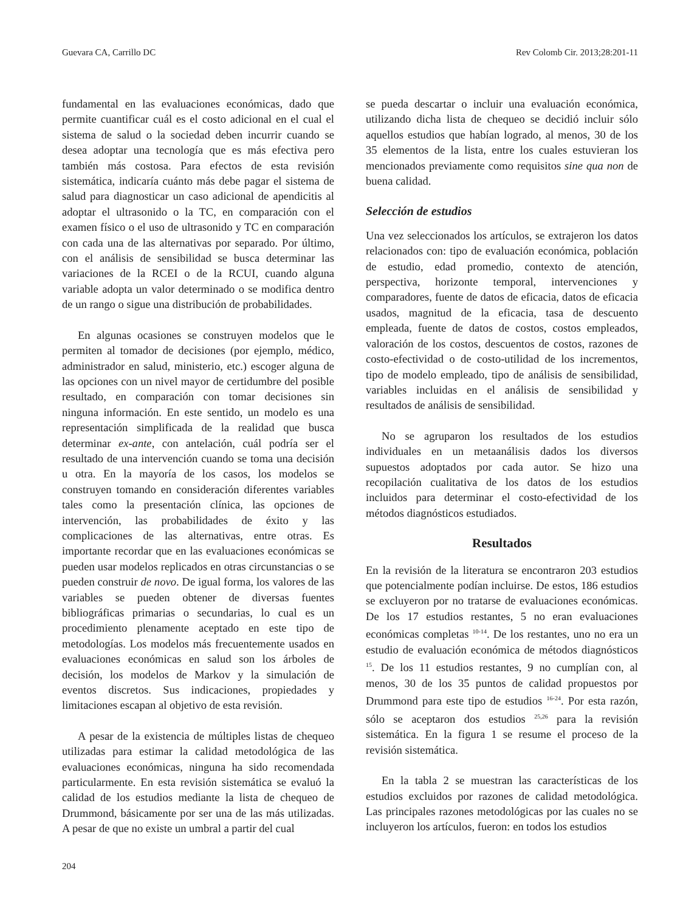Guevara CA, Carrillo DC Rev Colomb Cir. 2013;28:201-11
fundamental en las evaluaciones económicas, dado que permite cuantificar cuál es el costo adicional en el cual el sistema de salud o la sociedad deben incurrir cuando se desea adoptar una tecnología que es más efectiva pero también más costosa. Para efectos de esta revisión sistemática, indicaría cuánto más debe pagar el sistema de salud para diagnosticar un caso adicional de apendicitis al adoptar el ultrasonido o la TC, en comparación con el examen físico o el uso de ultrasonido y TC en comparación con cada una de las alternativas por separado. Por último, con el análisis de sensibilidad se busca determinar las variaciones de la RCEI o de la RCUI, cuando alguna variable adopta un valor determinado o se modifica dentro de un rango o sigue una distribución de probabilidades.
En algunas ocasiones se construyen modelos que le permiten al tomador de decisiones (por ejemplo, médico, administrador en salud, ministerio, etc.) escoger alguna de las opciones con un nivel mayor de certidumbre del posible resultado, en comparación con tomar decisiones sin ninguna información. En este sentido, un modelo es una representación simplificada de la realidad que busca determinar ex-ante, con antelación, cuál podría ser el resultado de una intervención cuando se toma una decisión u otra. En la mayoría de los casos, los modelos se construyen tomando en consideración diferentes variables tales como la presentación clínica, las opciones de intervención, las probabilidades de éxito y las complicaciones de las alternativas, entre otras. Es importante recordar que en las evaluaciones económicas se pueden usar modelos replicados en otras circunstancias o se pueden construir de novo. De igual forma, los valores de las variables se pueden obtener de diversas fuentes bibliográficas primarias o secundarias, lo cual es un procedimiento plenamente aceptado en este tipo de metodologías. Los modelos más frecuentemente usados en evaluaciones económicas en salud son los árboles de decisión, los modelos de Markov y la simulación de eventos discretos. Sus indicaciones, propiedades y limitaciones escapan al objetivo de esta revisión.
A pesar de la existencia de múltiples listas de chequeo utilizadas para estimar la calidad metodológica de las evaluaciones económicas, ninguna ha sido recomendada particularmente. En esta revisión sistemática se evaluó la calidad de los estudios mediante la lista de chequeo de Drummond, básicamente por ser una de las más utilizadas. A pesar de que no existe un umbral a partir del cual
se pueda descartar o incluir una evaluación económica, utilizando dicha lista de chequeo se decidió incluir sólo aquellos estudios que habían logrado, al menos, 30 de los 35 elementos de la lista, entre los cuales estuvieran los mencionados previamente como requisitos sine qua non de buena calidad.
Selección de estudios
Una vez seleccionados los artículos, se extrajeron los datos relacionados con: tipo de evaluación económica, población de estudio, edad promedio, contexto de atención, perspectiva, horizonte temporal, intervenciones y comparadores, fuente de datos de eficacia, datos de eficacia usados, magnitud de la eficacia, tasa de descuento empleada, fuente de datos de costos, costos empleados, valoración de los costos, descuentos de costos, razones de costo-efectividad o de costo-utilidad de los incrementos, tipo de modelo empleado, tipo de análisis de sensibilidad, variables incluidas en el análisis de sensibilidad y resultados de análisis de sensibilidad.
No se agruparon los resultados de los estudios individuales en un metaanálisis dados los diversos supuestos adoptados por cada autor. Se hizo una recopilación cualitativa de los datos de los estudios incluidos para determinar el costo-efectividad de los métodos diagnósticos estudiados.
Resultados
En la revisión de la literatura se encontraron 203 estudios que potencialmente podían incluirse. De estos, 186 estudios se excluyeron por no tratarse de evaluaciones económicas. De los 17 estudios restantes, 5 no eran evaluaciones económicas completas <sup>10-14</sup>. De los restantes, uno no era un estudio de evaluación económica de métodos diagnósticos <sup>15</sup>. De los 11 estudios restantes, 9 no cumplían con, al menos, 30 de los 35 puntos de calidad propuestos por Drummond para este tipo de estudios <sup>16-24</sup>. Por esta razón, sólo se aceptaron dos estudios <sup>25,26</sup> para la revisión sistemática. En la figura 1 se resume el proceso de la revisión sistemática.
En la tabla 2 se muestran las características de los estudios excluidos por razones de calidad metodológica. Las principales razones metodológicas por las cuales no se incluyeron los artículos, fueron: en todos los estudios
204